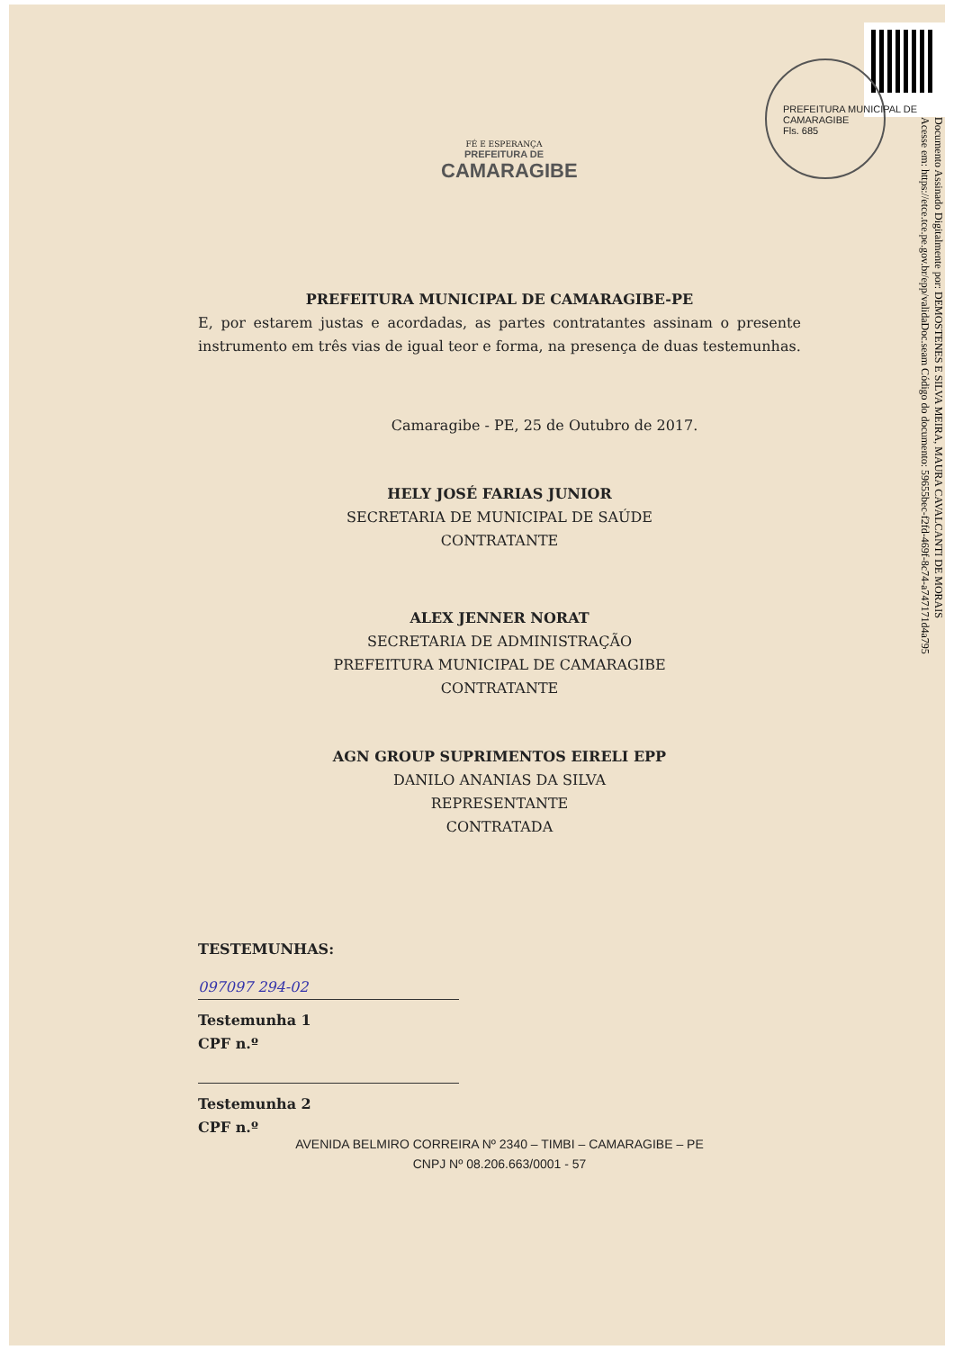PREFEITURA MUNICIPAL DE CAMARAGIBE
Fls. 685
Documento Assinado Digitalmente por: DEMOSTENES E SILVA MEIRA, MAURA CAVALCANTI DE MORAIS
Acesse em: https://etce.tce.pe.gov.br/epp/validaDoc.seam Código do documento: 59655bec-f2fd-469f-8c74-a747171d4a795
FÉ E ESPERANÇA
PREFEITURA DE
CAMARAGIBE
PREFEITURA MUNICIPAL DE CAMARAGIBE-PE
E, por estarem justas e acordadas, as partes contratantes assinam o presente instrumento em três vias de igual teor e forma, na presença de duas testemunhas.
Camaragibe - PE, 25 de Outubro de 2017.
HELY JOSÉ FARIAS JUNIOR
SECRETARIA DE MUNICIPAL DE SAÚDE
CONTRATANTE
ALEX JENNER NORAT
SECRETARIA DE ADMINISTRAÇÃO
PREFEITURA MUNICIPAL DE CAMARAGIBE
CONTRATANTE
AGN GROUP SUPRIMENTOS EIRELI EPP
DANILO ANANIAS DA SILVA
REPRESENTANTE
CONTRATADA
TESTEMUNHAS:
097097 294-02
Testemunha 1
CPF n.º
Testemunha 2
CPF n.º
AVENIDA BELMIRO CORREIRA Nº 2340 – TIMBI – CAMARAGIBE – PE
CNPJ Nº 08.206.663/0001 - 57